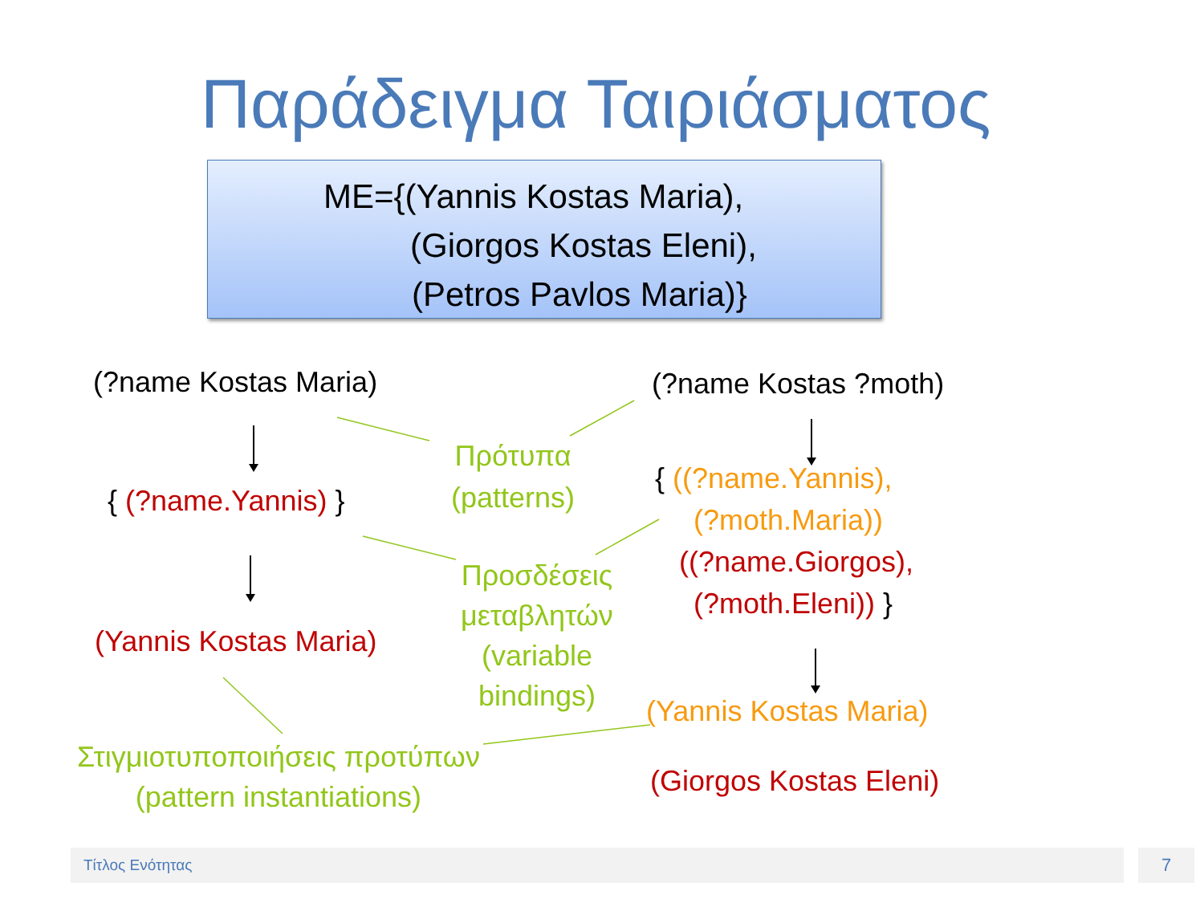Παράδειγμα Ταιριάσματος
ME={(Yannis Kostas Maria),
(Giorgos Kostas Eleni),
(Petros Pavlos Maria)}
(?name Kostas Maria)
{ (?name.Yannis) }
(Yannis Kostas Maria)
Στιγμιοτυποποιήσεις προτύπων
(pattern instantiations)
Πρότυπα
(patterns)
Προσδέσεις
μεταβλητών
(variable
bindings)
(?name Kostas ?moth)
{ ((?name.Yannis),
(?moth.Maria))
((?name.Giorgos),
(?moth.Eleni)) }
(Yannis Kostas Maria)
(Giorgos Kostas Eleni)
Τίτλος Ενότητας 7